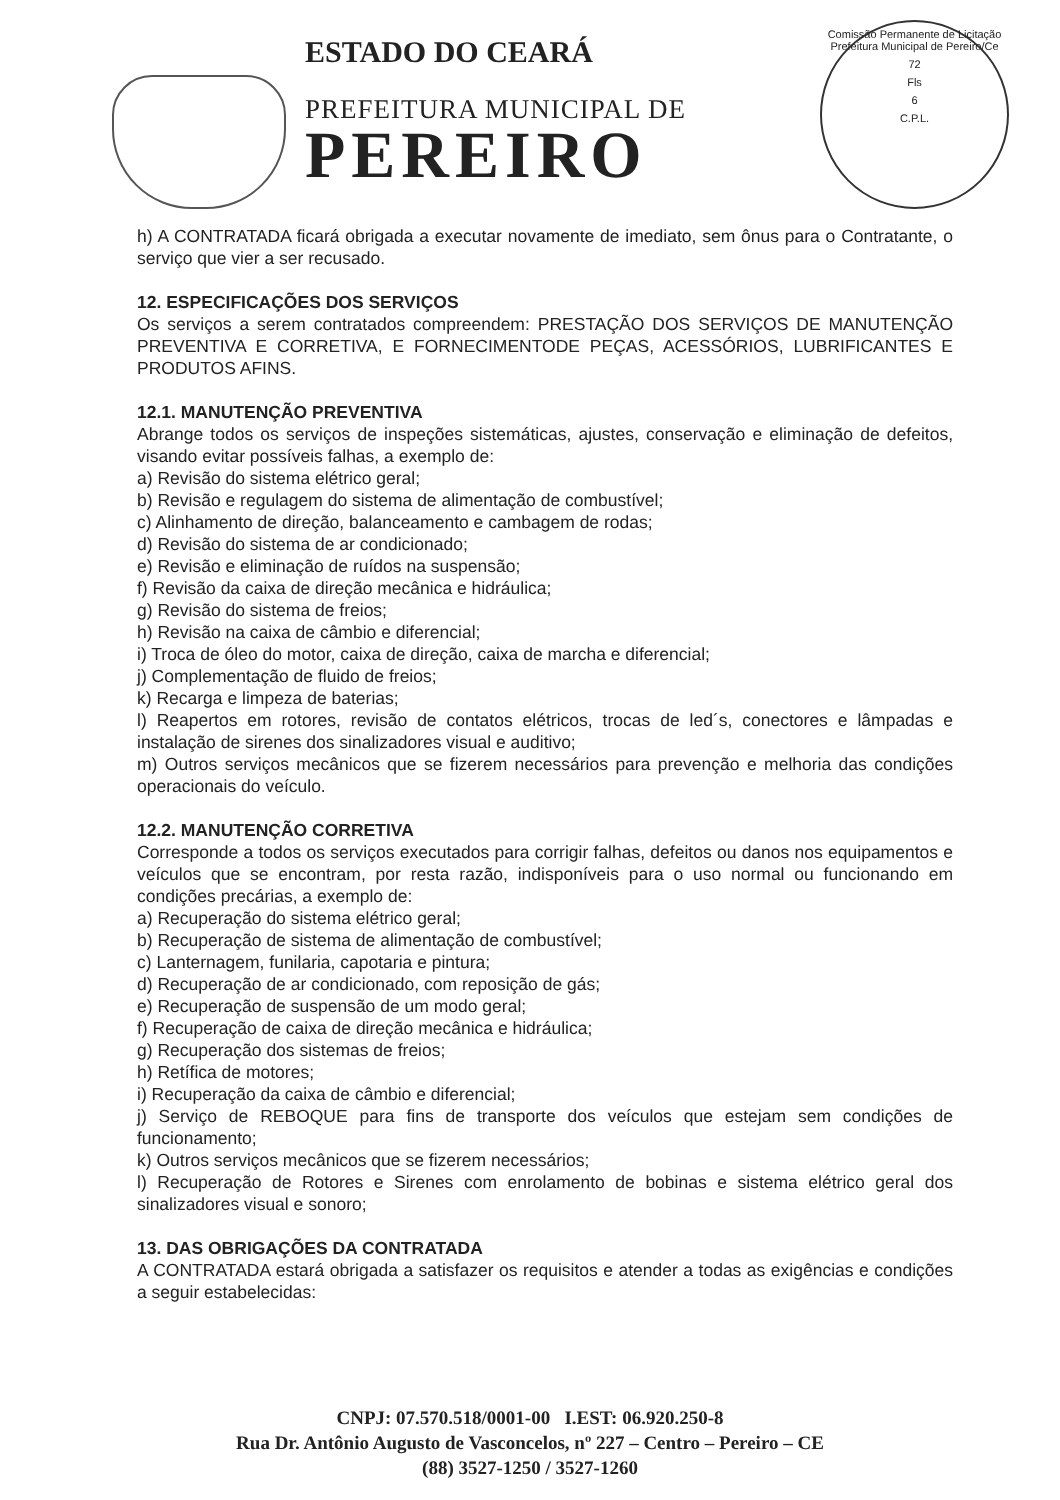ESTADO DO CEARÁ
PREFEITURA MUNICIPAL DE
PEREIRO
Comissão Permanente de Licitação Prefeitura Municipal de Pereiro/Ce
72
Fls
6
C.P.L.
h) A CONTRATADA ficará obrigada a executar novamente de imediato, sem ônus para o Contratante, o serviço que vier a ser recusado.
12. ESPECIFICAÇÕES DOS SERVIÇOS
Os serviços a serem contratados compreendem: PRESTAÇÃO DOS SERVIÇOS DE MANUTENÇÃO PREVENTIVA E CORRETIVA, E FORNECIMENTODE PEÇAS, ACESSÓRIOS, LUBRIFICANTES E PRODUTOS AFINS.
12.1. MANUTENÇÃO PREVENTIVA
Abrange todos os serviços de inspeções sistemáticas, ajustes, conservação e eliminação de defeitos, visando evitar possíveis falhas, a exemplo de:
a) Revisão do sistema elétrico geral;
b) Revisão e regulagem do sistema de alimentação de combustível;
c) Alinhamento de direção, balanceamento e cambagem de rodas;
d) Revisão do sistema de ar condicionado;
e) Revisão e eliminação de ruídos na suspensão;
f) Revisão da caixa de direção mecânica e hidráulica;
g) Revisão do sistema de freios;
h) Revisão na caixa de câmbio e diferencial;
i) Troca de óleo do motor, caixa de direção, caixa de marcha e diferencial;
j) Complementação de fluido de freios;
k) Recarga e limpeza de baterias;
l) Reapertos em rotores, revisão de contatos elétricos, trocas de led´s, conectores e lâmpadas e instalação de sirenes dos sinalizadores visual e auditivo;
m) Outros serviços mecânicos que se fizerem necessários para prevenção e melhoria das condições operacionais do veículo.
12.2. MANUTENÇÃO CORRETIVA
Corresponde a todos os serviços executados para corrigir falhas, defeitos ou danos nos equipamentos e veículos que se encontram, por resta razão, indisponíveis para o uso normal ou funcionando em condições precárias, a exemplo de:
a) Recuperação do sistema elétrico geral;
b) Recuperação de sistema de alimentação de combustível;
c) Lanternagem, funilaria, capotaria e pintura;
d) Recuperação de ar condicionado, com reposição de gás;
e) Recuperação de suspensão de um modo geral;
f) Recuperação de caixa de direção mecânica e hidráulica;
g) Recuperação dos sistemas de freios;
h) Retífica de motores;
i) Recuperação da caixa de câmbio e diferencial;
j) Serviço de REBOQUE para fins de transporte dos veículos que estejam sem condições de funcionamento;
k) Outros serviços mecânicos que se fizerem necessários;
l) Recuperação de Rotores e Sirenes com enrolamento de bobinas e sistema elétrico geral dos sinalizadores visual e sonoro;
13. DAS OBRIGAÇÕES DA CONTRATADA
A CONTRATADA estará obrigada a satisfazer os requisitos e atender a todas as exigências e condições a seguir estabelecidas:
CNPJ: 07.570.518/0001-00 I.EST: 06.920.250-8
Rua Dr. Antônio Augusto de Vasconcelos, nº 227 – Centro – Pereiro – CE
(88) 3527-1250 / 3527-1260